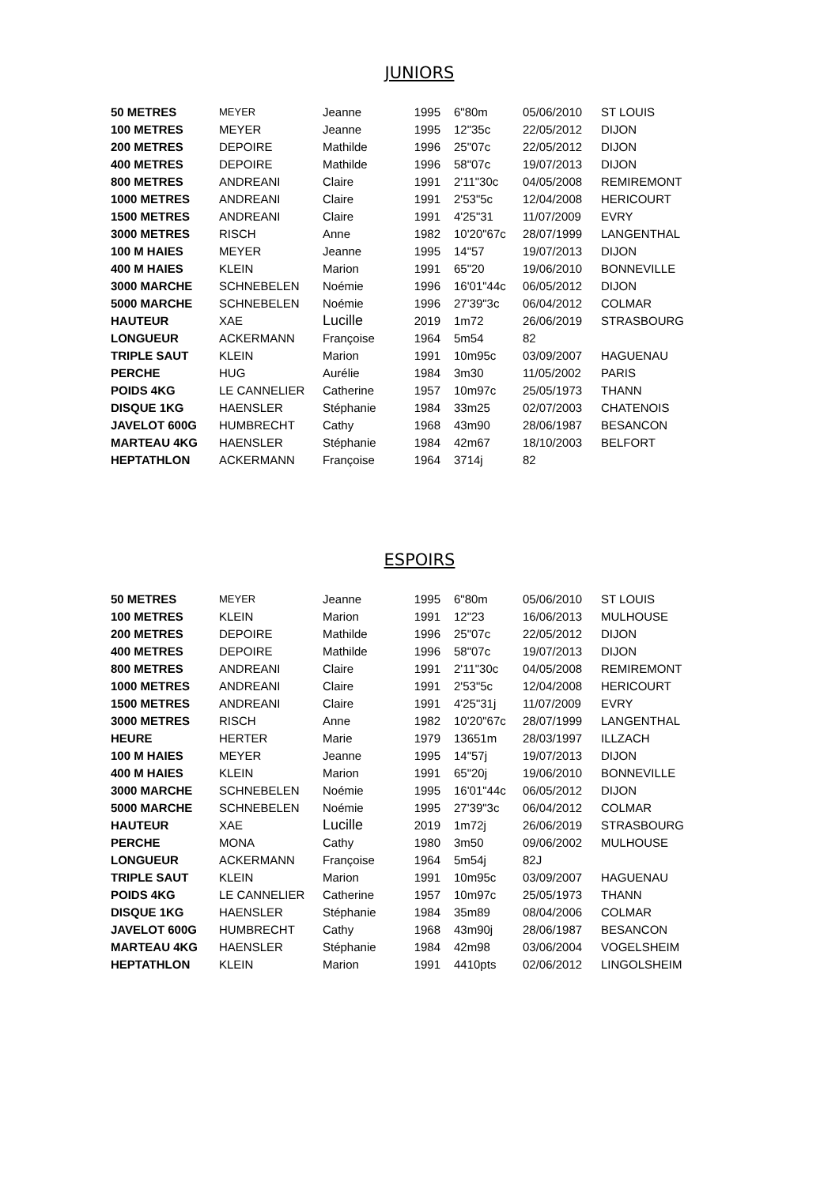JUNIORS
| 50 METRES | MEYER | Jeanne | 1995 | 6"80m | 05/06/2010 | ST LOUIS |
| 100 METRES | MEYER | Jeanne | 1995 | 12"35c | 22/05/2012 | DIJON |
| 200 METRES | DEPOIRE | Mathilde | 1996 | 25"07c | 22/05/2012 | DIJON |
| 400 METRES | DEPOIRE | Mathilde | 1996 | 58"07c | 19/07/2013 | DIJON |
| 800 METRES | ANDREANI | Claire | 1991 | 2'11"30c | 04/05/2008 | REMIREMONT |
| 1000 METRES | ANDREANI | Claire | 1991 | 2'53"5c | 12/04/2008 | HERICOURT |
| 1500 METRES | ANDREANI | Claire | 1991 | 4'25"31 | 11/07/2009 | EVRY |
| 3000 METRES | RISCH | Anne | 1982 | 10'20"67c | 28/07/1999 | LANGENTHAL |
| 100 M HAIES | MEYER | Jeanne | 1995 | 14"57 | 19/07/2013 | DIJON |
| 400 M HAIES | KLEIN | Marion | 1991 | 65"20 | 19/06/2010 | BONNEVILLE |
| 3000 MARCHE | SCHNEBELEN | Noémie | 1996 | 16'01"44c | 06/05/2012 | DIJON |
| 5000 MARCHE | SCHNEBELEN | Noémie | 1996 | 27'39"3c | 06/04/2012 | COLMAR |
| HAUTEUR | XAE | Lucille | 2019 | 1m72 | 26/06/2019 | STRASBOURG |
| LONGUEUR | ACKERMANN | Françoise | 1964 | 5m54 | 82 | |
| TRIPLE SAUT | KLEIN | Marion | 1991 | 10m95c | 03/09/2007 | HAGUENAU |
| PERCHE | HUG | Aurélie | 1984 | 3m30 | 11/05/2002 | PARIS |
| POIDS 4KG | LE CANNELIER | Catherine | 1957 | 10m97c | 25/05/1973 | THANN |
| DISQUE 1KG | HAENSLER | Stéphanie | 1984 | 33m25 | 02/07/2003 | CHATENOIS |
| JAVELOT 600G | HUMBRECHT | Cathy | 1968 | 43m90 | 28/06/1987 | BESANCON |
| MARTEAU 4KG | HAENSLER | Stéphanie | 1984 | 42m67 | 18/10/2003 | BELFORT |
| HEPTATHLON | ACKERMANN | Françoise | 1964 | 3714j | 82 | |
ESPOIRS
| 50 METRES | MEYER | Jeanne | 1995 | 6"80m | 05/06/2010 | ST LOUIS |
| 100 METRES | KLEIN | Marion | 1991 | 12"23 | 16/06/2013 | MULHOUSE |
| 200 METRES | DEPOIRE | Mathilde | 1996 | 25"07c | 22/05/2012 | DIJON |
| 400 METRES | DEPOIRE | Mathilde | 1996 | 58"07c | 19/07/2013 | DIJON |
| 800 METRES | ANDREANI | Claire | 1991 | 2'11"30c | 04/05/2008 | REMIREMONT |
| 1000 METRES | ANDREANI | Claire | 1991 | 2'53"5c | 12/04/2008 | HERICOURT |
| 1500 METRES | ANDREANI | Claire | 1991 | 4'25"31j | 11/07/2009 | EVRY |
| 3000 METRES | RISCH | Anne | 1982 | 10'20"67c | 28/07/1999 | LANGENTHAL |
| HEURE | HERTER | Marie | 1979 | 13651m | 28/03/1997 | ILLZACH |
| 100 M HAIES | MEYER | Jeanne | 1995 | 14"57j | 19/07/2013 | DIJON |
| 400 M HAIES | KLEIN | Marion | 1991 | 65"20j | 19/06/2010 | BONNEVILLE |
| 3000 MARCHE | SCHNEBELEN | Noémie | 1995 | 16'01"44c | 06/05/2012 | DIJON |
| 5000 MARCHE | SCHNEBELEN | Noémie | 1995 | 27'39"3c | 06/04/2012 | COLMAR |
| HAUTEUR | XAE | Lucille | 2019 | 1m72j | 26/06/2019 | STRASBOURG |
| PERCHE | MONA | Cathy | 1980 | 3m50 | 09/06/2002 | MULHOUSE |
| LONGUEUR | ACKERMANN | Françoise | 1964 | 5m54j | 82J | |
| TRIPLE SAUT | KLEIN | Marion | 1991 | 10m95c | 03/09/2007 | HAGUENAU |
| POIDS 4KG | LE CANNELIER | Catherine | 1957 | 10m97c | 25/05/1973 | THANN |
| DISQUE 1KG | HAENSLER | Stéphanie | 1984 | 35m89 | 08/04/2006 | COLMAR |
| JAVELOT 600G | HUMBRECHT | Cathy | 1968 | 43m90j | 28/06/1987 | BESANCON |
| MARTEAU 4KG | HAENSLER | Stéphanie | 1984 | 42m98 | 03/06/2004 | VOGELSHEIM |
| HEPTATHLON | KLEIN | Marion | 1991 | 4410pts | 02/06/2012 | LINGOLSHEIM |